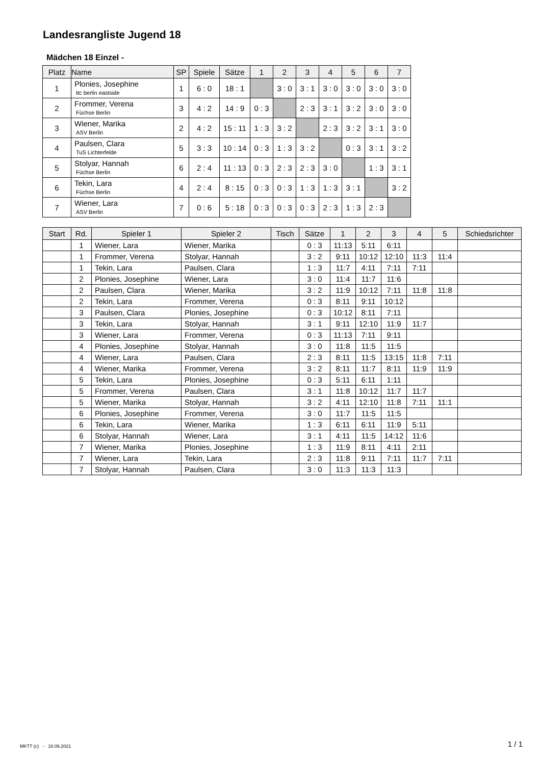Landesrangliste Jugend 18
Mädchen 18 Einzel -
| Platz | Name | SP | Spiele | Sätze | 1 | 2 | 3 | 4 | 5 | 6 | 7 |
| --- | --- | --- | --- | --- | --- | --- | --- | --- | --- | --- | --- |
| 1 | Plonies, Josephine ttc berlin eastside | 1 | 6 : 0 | 18 : 1 | | 3 : 0 | 3 : 1 | 3 : 0 | 3 : 0 | 3 : 0 | 3 : 0 |
| 2 | Frommer, Verena Füchse Berlin | 3 | 4 : 2 | 14 : 9 | 0 : 3 | | 2 : 3 | 3 : 1 | 3 : 2 | 3 : 0 | 3 : 0 |
| 3 | Wiener, Marika ASV Berlin | 2 | 4 : 2 | 15 : 11 | 1 : 3 | 3 : 2 | | 2 : 3 | 3 : 2 | 3 : 1 | 3 : 0 |
| 4 | Paulsen, Clara TuS Lichterfelde | 5 | 3 : 3 | 10 : 14 | 0 : 3 | 1 : 3 | 3 : 2 | | 0 : 3 | 3 : 1 | 3 : 2 |
| 5 | Stolyar, Hannah Füchse Berlin | 6 | 2 : 4 | 11 : 13 | 0 : 3 | 2 : 3 | 2 : 3 | 3 : 0 | | 1 : 3 | 3 : 1 |
| 6 | Tekin, Lara Füchse Berlin | 4 | 2 : 4 | 8 : 15 | 0 : 3 | 0 : 3 | 1 : 3 | 1 : 3 | 3 : 1 | | 3 : 2 |
| 7 | Wiener, Lara ASV Berlin | 7 | 0 : 6 | 5 : 18 | 0 : 3 | 0 : 3 | 0 : 3 | 2 : 3 | 1 : 3 | 2 : 3 | |
| Start | Rd. | Spieler 1 | Spieler 2 | Tisch | Sätze | 1 | 2 | 3 | 4 | 5 | Schiedsrichter |
| --- | --- | --- | --- | --- | --- | --- | --- | --- | --- | --- | --- |
| | 1 | Wiener, Lara | Wiener, Marika | | 0 : 3 | 11:13 | 5:11 | 6:11 | | | |
| | 1 | Frommer, Verena | Stolyar, Hannah | | 3 : 2 | 9:11 | 10:12 | 12:10 | 11:3 | 11:4 | |
| | 1 | Tekin, Lara | Paulsen, Clara | | 1 : 3 | 11:7 | 4:11 | 7:11 | 7:11 | | |
| | 2 | Plonies, Josephine | Wiener, Lara | | 3 : 0 | 11:4 | 11:7 | 11:6 | | | |
| | 2 | Paulsen, Clara | Wiener, Marika | | 3 : 2 | 11:9 | 10:12 | 7:11 | 11:8 | 11:8 | |
| | 2 | Tekin, Lara | Frommer, Verena | | 0 : 3 | 8:11 | 9:11 | 10:12 | | | |
| | 3 | Paulsen, Clara | Plonies, Josephine | | 0 : 3 | 10:12 | 8:11 | 7:11 | | | |
| | 3 | Tekin, Lara | Stolyar, Hannah | | 3 : 1 | 9:11 | 12:10 | 11:9 | 11:7 | | |
| | 3 | Wiener, Lara | Frommer, Verena | | 0 : 3 | 11:13 | 7:11 | 9:11 | | | |
| | 4 | Plonies, Josephine | Stolyar, Hannah | | 3 : 0 | 11:8 | 11:5 | 11:5 | | | |
| | 4 | Wiener, Lara | Paulsen, Clara | | 2 : 3 | 8:11 | 11:5 | 13:15 | 11:8 | 7:11 | |
| | 4 | Wiener, Marika | Frommer, Verena | | 3 : 2 | 8:11 | 11:7 | 8:11 | 11:9 | 11:9 | |
| | 5 | Tekin, Lara | Plonies, Josephine | | 0 : 3 | 5:11 | 6:11 | 1:11 | | | |
| | 5 | Frommer, Verena | Paulsen, Clara | | 3 : 1 | 11:8 | 10:12 | 11:7 | 11:7 | | |
| | 5 | Wiener, Marika | Stolyar, Hannah | | 3 : 2 | 4:11 | 12:10 | 11:8 | 7:11 | 11:1 | |
| | 6 | Plonies, Josephine | Frommer, Verena | | 3 : 0 | 11:7 | 11:5 | 11:5 | | | |
| | 6 | Tekin, Lara | Wiener, Marika | | 1 : 3 | 6:11 | 6:11 | 11:9 | 5:11 | | |
| | 6 | Stolyar, Hannah | Wiener, Lara | | 3 : 1 | 4:11 | 11:5 | 14:12 | 11:6 | | |
| | 7 | Wiener, Marika | Plonies, Josephine | | 1 : 3 | 11:9 | 8:11 | 4:11 | 2:11 | | |
| | 7 | Wiener, Lara | Tekin, Lara | | 2 : 3 | 11:8 | 9:11 | 7:11 | 11:7 | 7:11 | |
| | 7 | Stolyar, Hannah | Paulsen, Clara | | 3 : 0 | 11:3 | 11:3 | 11:3 | | | |
MKTT (c) - 18.09.2021 1 / 1